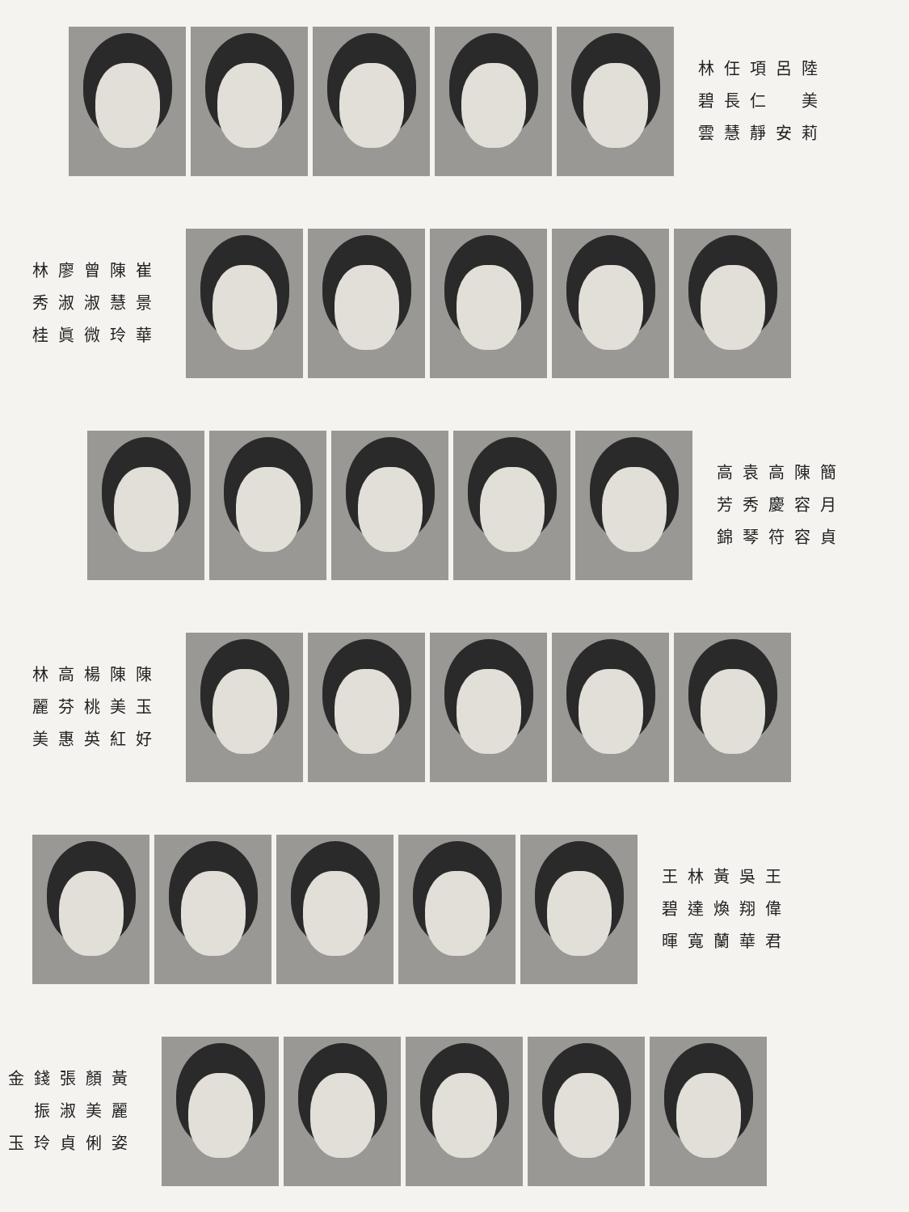林任項呂陸 碧長仁　美 雲慧靜安莉
林廖曾陳崔 秀淑淑慧景 桂眞微玲華
高袁高陳簡 芳秀慶容月 錦琴符容貞
林高楊陳陳 麗芬桃美玉 美惠英紅好
王林黃吳王 碧達煥翔偉 暉寬蘭華君
金錢張顏黃 　振淑美麗 玉玲貞俐姿